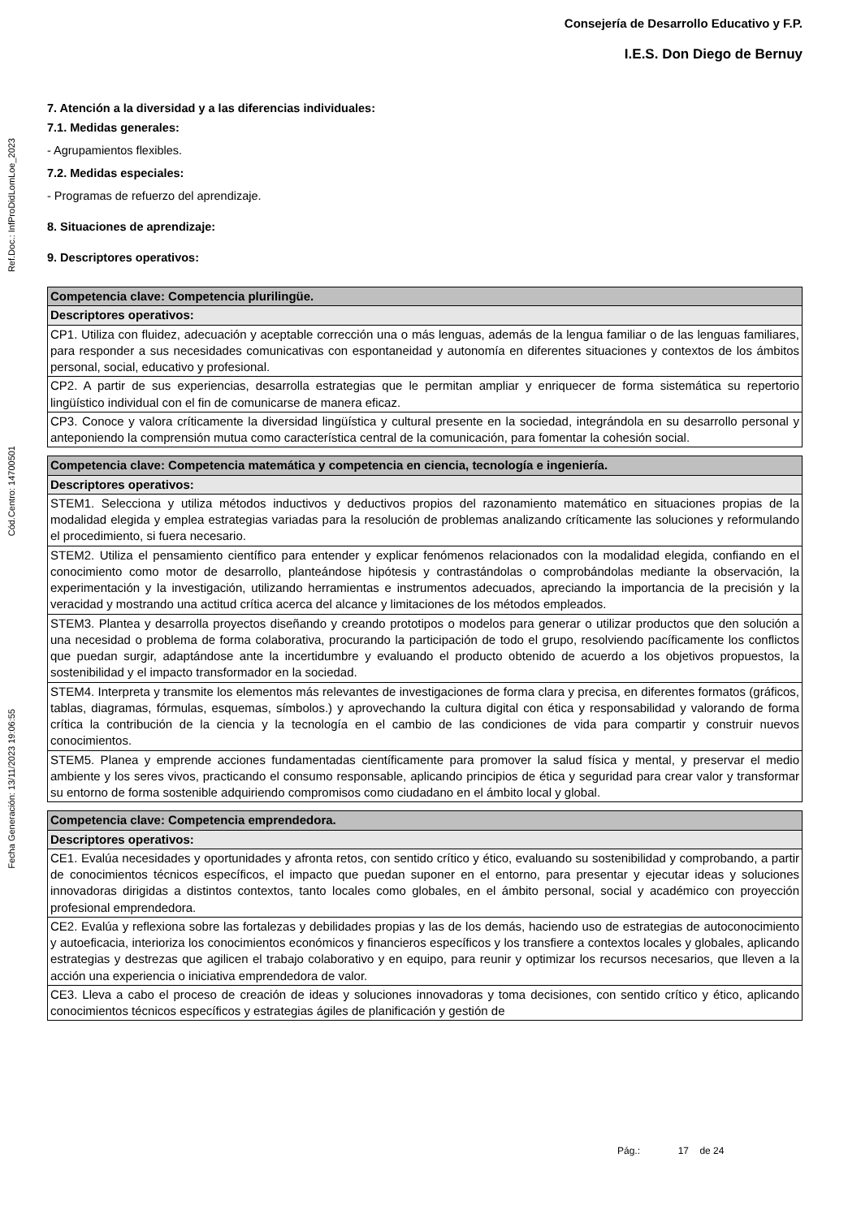Consejería de Desarrollo Educativo y F.P.
I.E.S. Don Diego de Bernuy
Ref.Doc.: InfProDidLomLoe_2023
Cód.Centro: 14700501
Fecha Generación: 13/11/2023 19:06:55
7. Atención a la diversidad y a las diferencias individuales:
7.1. Medidas generales:
- Agrupamientos flexibles.
7.2. Medidas especiales:
- Programas de refuerzo del aprendizaje.
8. Situaciones de aprendizaje:
9. Descriptores operativos:
| Competencia clave: Competencia plurilingüe. |
| Descriptores operativos: |
| CP1. Utiliza con fluidez, adecuación y aceptable corrección una o más lenguas, además de la lengua familiar o de las lenguas familiares, para responder a sus necesidades comunicativas con espontaneidad y autonomía en diferentes situaciones y contextos de los ámbitos personal, social, educativo y profesional. |
| CP2. A partir de sus experiencias, desarrolla estrategias que le permitan ampliar y enriquecer de forma sistemática su repertorio lingüístico individual con el fin de comunicarse de manera eficaz. |
| CP3. Conoce y valora críticamente la diversidad lingüística y cultural presente en la sociedad, integrándola en su desarrollo personal y anteponiendo la comprensión mutua como característica central de la comunicación, para fomentar la cohesión social. |
| Competencia clave: Competencia matemática y competencia en ciencia, tecnología e ingeniería. |
| Descriptores operativos: |
| STEM1. Selecciona y utiliza métodos inductivos y deductivos propios del razonamiento matemático en situaciones propias de la modalidad elegida y emplea estrategias variadas para la resolución de problemas analizando críticamente las soluciones y reformulando el procedimiento, si fuera necesario. |
| STEM2. Utiliza el pensamiento científico para entender y explicar fenómenos relacionados con la modalidad elegida, confiando en el conocimiento como motor de desarrollo, planteándose hipótesis y contrastándolas o comprobándolas mediante la observación, la experimentación y la investigación, utilizando herramientas e instrumentos adecuados, apreciando la importancia de la precisión y la veracidad y mostrando una actitud crítica acerca del alcance y limitaciones de los métodos empleados. |
| STEM3. Plantea y desarrolla proyectos diseñando y creando prototipos o modelos para generar o utilizar productos que den solución a una necesidad o problema de forma colaborativa, procurando la participación de todo el grupo, resolviendo pacíficamente los conflictos que puedan surgir, adaptándose ante la incertidumbre y evaluando el producto obtenido de acuerdo a los objetivos propuestos, la sostenibilidad y el impacto transformador en la sociedad. |
| STEM4. Interpreta y transmite los elementos más relevantes de investigaciones de forma clara y precisa, en diferentes formatos (gráficos, tablas, diagramas, fórmulas, esquemas, símbolos.) y aprovechando la cultura digital con ética y responsabilidad y valorando de forma crítica la contribución de la ciencia y la tecnología en el cambio de las condiciones de vida para compartir y construir nuevos conocimientos. |
| STEM5. Planea y emprende acciones fundamentadas científicamente para promover la salud física y mental, y preservar el medio ambiente y los seres vivos, practicando el consumo responsable, aplicando principios de ética y seguridad para crear valor y transformar su entorno de forma sostenible adquiriendo compromisos como ciudadano en el ámbito local y global. |
| Competencia clave: Competencia emprendedora. |
| Descriptores operativos: |
| CE1. Evalúa necesidades y oportunidades y afronta retos, con sentido crítico y ético, evaluando su sostenibilidad y comprobando, a partir de conocimientos técnicos específicos, el impacto que puedan suponer en el entorno, para presentar y ejecutar ideas y soluciones innovadoras dirigidas a distintos contextos, tanto locales como globales, en el ámbito personal, social y académico con proyección profesional emprendedora. |
| CE2. Evalúa y reflexiona sobre las fortalezas y debilidades propias y las de los demás, haciendo uso de estrategias de autoconocimiento y autoeficacia, interioriza los conocimientos económicos y financieros específicos y los transfiere a contextos locales y globales, aplicando estrategias y destrezas que agilicen el trabajo colaborativo y en equipo, para reunir y optimizar los recursos necesarios, que lleven a la acción una experiencia o iniciativa emprendedora de valor. |
| CE3. Lleva a cabo el proceso de creación de ideas y soluciones innovadoras y toma decisiones, con sentido crítico y ético, aplicando conocimientos técnicos específicos y estrategias ágiles de planificación y gestión de |
Pág.: 17 de 24